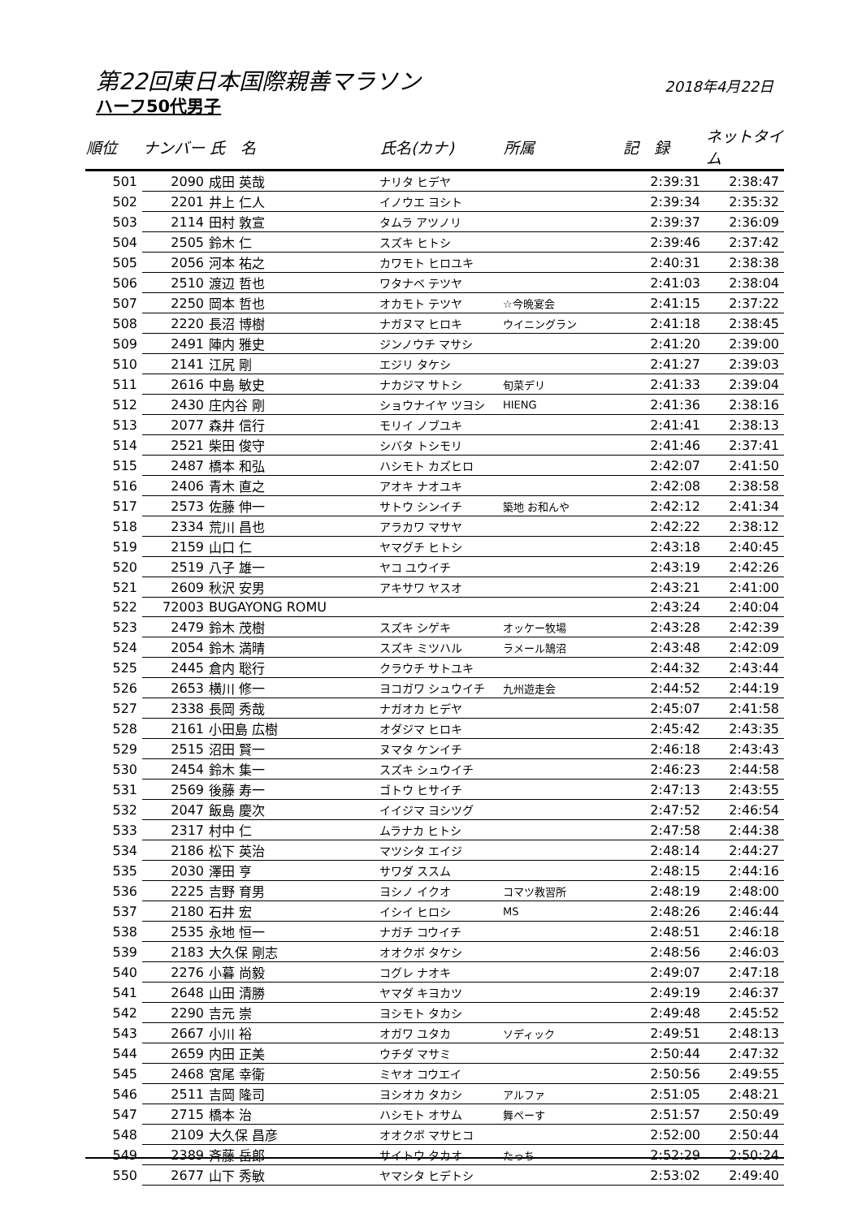第22回東日本国際親善マラソン 2018年4月22日
ハーフ50代男子
| 順位 | ナンバー | 氏 名 | 氏名(カナ) | 所属 | 記 録 | ネットタイム |
| --- | --- | --- | --- | --- | --- | --- |
| 501 | 2090 | 成田 英哉 | ナリタ ヒデヤ | | 2:39:31 | 2:38:47 |
| 502 | 2201 | 井上 仁人 | イノウエ ヨシト | | 2:39:34 | 2:35:32 |
| 503 | 2114 | 田村 敦宣 | タムラ アツノリ | | 2:39:37 | 2:36:09 |
| 504 | 2505 | 鈴木 仁 | スズキ ヒトシ | | 2:39:46 | 2:37:42 |
| 505 | 2056 | 河本 祐之 | カワモト ヒロユキ | | 2:40:31 | 2:38:38 |
| 506 | 2510 | 渡辺 哲也 | ワタナベ テツヤ | | 2:41:03 | 2:38:04 |
| 507 | 2250 | 岡本 哲也 | オカモト テツヤ | ☆今晩宴会 | 2:41:15 | 2:37:22 |
| 508 | 2220 | 長沼 博樹 | ナガヌマ ヒロキ | ウイニングラン | 2:41:18 | 2:38:45 |
| 509 | 2491 | 陣内 雅史 | ジンノウチ マサシ | | 2:41:20 | 2:39:00 |
| 510 | 2141 | 江尻 剛 | エジリ タケシ | | 2:41:27 | 2:39:03 |
| 511 | 2616 | 中島 敏史 | ナカジマ サトシ | 旬菜デリ | 2:41:33 | 2:39:04 |
| 512 | 2430 | 庄内谷 剛 | ショウナイヤ ツヨシ | HIENG | 2:41:36 | 2:38:16 |
| 513 | 2077 | 森井 信行 | モリイ ノブユキ | | 2:41:41 | 2:38:13 |
| 514 | 2521 | 柴田 俊守 | シバタ トシモリ | | 2:41:46 | 2:37:41 |
| 515 | 2487 | 橋本 和弘 | ハシモト カズヒロ | | 2:42:07 | 2:41:50 |
| 516 | 2406 | 青木 直之 | アオキ ナオユキ | | 2:42:08 | 2:38:58 |
| 517 | 2573 | 佐藤 伸一 | サトウ シンイチ | 築地 お和んや | 2:42:12 | 2:41:34 |
| 518 | 2334 | 荒川 昌也 | アラカワ マサヤ | | 2:42:22 | 2:38:12 |
| 519 | 2159 | 山口 仁 | ヤマグチ ヒトシ | | 2:43:18 | 2:40:45 |
| 520 | 2519 | 八子 雄一 | ヤコ ユウイチ | | 2:43:19 | 2:42:26 |
| 521 | 2609 | 秋沢 安男 | アキサワ ヤスオ | | 2:43:21 | 2:41:00 |
| 522 | 72003 | BUGAYONG ROMU | | | 2:43:24 | 2:40:04 |
| 523 | 2479 | 鈴木 茂樹 | スズキ シゲキ | オッケー牧場 | 2:43:28 | 2:42:39 |
| 524 | 2054 | 鈴木 満晴 | スズキ ミツハル | ラメール鵠沼 | 2:43:48 | 2:42:09 |
| 525 | 2445 | 倉内 聡行 | クラウチ サトユキ | | 2:44:32 | 2:43:44 |
| 526 | 2653 | 横川 修一 | ヨコガワ シュウイチ | 九州遊走会 | 2:44:52 | 2:44:19 |
| 527 | 2338 | 長岡 秀哉 | ナガオカ ヒデヤ | | 2:45:07 | 2:41:58 |
| 528 | 2161 | 小田島 広樹 | オダジマ ヒロキ | | 2:45:42 | 2:43:35 |
| 529 | 2515 | 沼田 賢一 | ヌマタ ケンイチ | | 2:46:18 | 2:43:43 |
| 530 | 2454 | 鈴木 集一 | スズキ シュウイチ | | 2:46:23 | 2:44:58 |
| 531 | 2569 | 後藤 寿一 | ゴトウ ヒサイチ | | 2:47:13 | 2:43:55 |
| 532 | 2047 | 飯島 慶次 | イイジマ ヨシツグ | | 2:47:52 | 2:46:54 |
| 533 | 2317 | 村中 仁 | ムラナカ ヒトシ | | 2:47:58 | 2:44:38 |
| 534 | 2186 | 松下 英治 | マツシタ エイジ | | 2:48:14 | 2:44:27 |
| 535 | 2030 | 澤田 亨 | サワダ ススム | | 2:48:15 | 2:44:16 |
| 536 | 2225 | 吉野 育男 | ヨシノ イクオ | コマツ教習所 | 2:48:19 | 2:48:00 |
| 537 | 2180 | 石井 宏 | イシイ ヒロシ | MS | 2:48:26 | 2:46:44 |
| 538 | 2535 | 永地 恒一 | ナガチ コウイチ | | 2:48:51 | 2:46:18 |
| 539 | 2183 | 大久保 剛志 | オオクボ タケシ | | 2:48:56 | 2:46:03 |
| 540 | 2276 | 小暮 尚毅 | コグレ ナオキ | | 2:49:07 | 2:47:18 |
| 541 | 2648 | 山田 清勝 | ヤマダ キヨカツ | | 2:49:19 | 2:46:37 |
| 542 | 2290 | 吉元 崇 | ヨシモト タカシ | | 2:49:48 | 2:45:52 |
| 543 | 2667 | 小川 裕 | オガワ ユタカ | ソディック | 2:49:51 | 2:48:13 |
| 544 | 2659 | 内田 正美 | ウチダ マサミ | | 2:50:44 | 2:47:32 |
| 545 | 2468 | 宮尾 幸衛 | ミヤオ コウエイ | | 2:50:56 | 2:49:55 |
| 546 | 2511 | 吉岡 隆司 | ヨシオカ タカシ | アルファ | 2:51:05 | 2:48:21 |
| 547 | 2715 | 橋本 治 | ハシモト オサム | 舞ぺーす | 2:51:57 | 2:50:49 |
| 548 | 2109 | 大久保 昌彦 | オオクボ マサヒコ | | 2:52:00 | 2:50:44 |
| 549 | 2389 | 斉藤 岳郎 | サイトウ タカオ | たっち | 2:52:29 | 2:50:24 |
| 550 | 2677 | 山下 秀敏 | ヤマシタ ヒデトシ | | 2:53:02 | 2:49:40 |